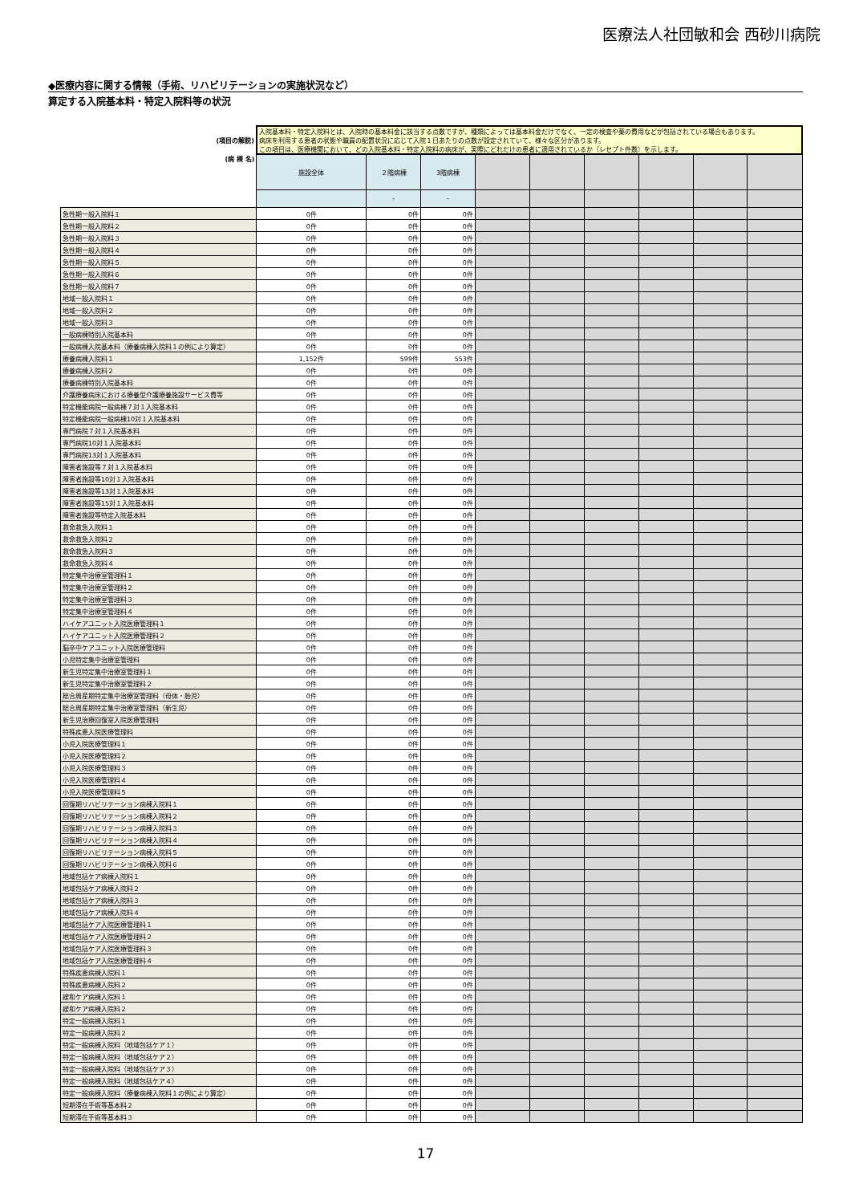医療法人社団敏和会 西砂川病院
◆医療内容に関する情報（手術、リハビリテーションの実施状況など）
算定する入院基本料・特定入院料等の状況
| (項目の解説) | 入院基本料・特定入院料とは、入院時の基本料金に該当する点数ですが、種類によっては基本料金だけでなく、一定の検査や薬の費用などが包括されている場合もあります。 病床を利用する患者の状態や職員の配置状況に応じて入院１日あたりの点数が設定されていて、様々な区分があります。 この項目は、医療機関において、どの入院基本料・特定入院料の病床が、実際にどれだけの患者に適用されているか（レセプト件数）を示します。 | | | | | | | | |
| (病 棟 名) | 施設全体 | ２階病棟 | 3階病棟 | | | | | | |
| | | - | - | | | | | | |
| 急性期一般入院料１ | 0件 | 0件 | 0件 | | | | | | |
| 急性期一般入院料２ | 0件 | 0件 | 0件 | | | | | | |
| 急性期一般入院料３ | 0件 | 0件 | 0件 | | | | | | |
| 急性期一般入院料４ | 0件 | 0件 | 0件 | | | | | | |
| 急性期一般入院料５ | 0件 | 0件 | 0件 | | | | | | |
| 急性期一般入院料６ | 0件 | 0件 | 0件 | | | | | | |
| 急性期一般入院料７ | 0件 | 0件 | 0件 | | | | | | |
| 地域一般入院料１ | 0件 | 0件 | 0件 | | | | | | |
| 地域一般入院料２ | 0件 | 0件 | 0件 | | | | | | |
| 地域一般入院料３ | 0件 | 0件 | 0件 | | | | | | |
| 一般病棟特別入院基本料 | 0件 | 0件 | 0件 | | | | | | |
| 一般病棟入院基本料（療養病棟入院料１の例により算定） | 0件 | 0件 | 0件 | | | | | | |
| 療養病棟入院料１ | 1,152件 | 599件 | 553件 | | | | | | |
| 療養病棟入院料２ | 0件 | 0件 | 0件 | | | | | | |
| 療養病棟特別入院基本料 | 0件 | 0件 | 0件 | | | | | | |
| 介護療養病床における療養型介護療養施設サービス費等 | 0件 | 0件 | 0件 | | | | | | |
| 特定機能病院一般病棟７対１入院基本料 | 0件 | 0件 | 0件 | | | | | | |
| 特定機能病院一般病棟10対１入院基本料 | 0件 | 0件 | 0件 | | | | | | |
| 専門病院７対１入院基本料 | 0件 | 0件 | 0件 | | | | | | |
| 専門病院10対１入院基本料 | 0件 | 0件 | 0件 | | | | | | |
| 専門病院13対１入院基本料 | 0件 | 0件 | 0件 | | | | | | |
| 障害者施設等７対１入院基本料 | 0件 | 0件 | 0件 | | | | | | |
| 障害者施設等10対１入院基本料 | 0件 | 0件 | 0件 | | | | | | |
| 障害者施設等13対１入院基本料 | 0件 | 0件 | 0件 | | | | | | |
| 障害者施設等15対１入院基本料 | 0件 | 0件 | 0件 | | | | | | |
| 障害者施設等特定入院基本料 | 0件 | 0件 | 0件 | | | | | | |
| 救命救急入院料１ | 0件 | 0件 | 0件 | | | | | | |
| 救命救急入院料２ | 0件 | 0件 | 0件 | | | | | | |
| 救命救急入院料３ | 0件 | 0件 | 0件 | | | | | | |
| 救命救急入院料４ | 0件 | 0件 | 0件 | | | | | | |
| 特定集中治療室管理料１ | 0件 | 0件 | 0件 | | | | | | |
| 特定集中治療室管理料２ | 0件 | 0件 | 0件 | | | | | | |
| 特定集中治療室管理料３ | 0件 | 0件 | 0件 | | | | | | |
| 特定集中治療室管理料４ | 0件 | 0件 | 0件 | | | | | | |
| ハイケアユニット入院医療管理料１ | 0件 | 0件 | 0件 | | | | | | |
| ハイケアユニット入院医療管理料２ | 0件 | 0件 | 0件 | | | | | | |
| 脳卒中ケアユニット入院医療管理料 | 0件 | 0件 | 0件 | | | | | | |
| 小児特定集中治療室管理料 | 0件 | 0件 | 0件 | | | | | | |
| 新生児特定集中治療室管理料１ | 0件 | 0件 | 0件 | | | | | | |
| 新生児特定集中治療室管理料２ | 0件 | 0件 | 0件 | | | | | | |
| 総合周産期特定集中治療室管理料（母体・胎児） | 0件 | 0件 | 0件 | | | | | | |
| 総合周産期特定集中治療室管理料（新生児） | 0件 | 0件 | 0件 | | | | | | |
| 新生児治療回復室入院医療管理料 | 0件 | 0件 | 0件 | | | | | | |
| 特殊疾患入院医療管理料 | 0件 | 0件 | 0件 | | | | | | |
| 小児入院医療管理料１ | 0件 | 0件 | 0件 | | | | | | |
| 小児入院医療管理料２ | 0件 | 0件 | 0件 | | | | | | |
| 小児入院医療管理料３ | 0件 | 0件 | 0件 | | | | | | |
| 小児入院医療管理料４ | 0件 | 0件 | 0件 | | | | | | |
| 小児入院医療管理料５ | 0件 | 0件 | 0件 | | | | | | |
| 回復期リハビリテーション病棟入院料１ | 0件 | 0件 | 0件 | | | | | | |
| 回復期リハビリテーション病棟入院料２ | 0件 | 0件 | 0件 | | | | | | |
| 回復期リハビリテーション病棟入院料３ | 0件 | 0件 | 0件 | | | | | | |
| 回復期リハビリテーション病棟入院料４ | 0件 | 0件 | 0件 | | | | | | |
| 回復期リハビリテーション病棟入院料５ | 0件 | 0件 | 0件 | | | | | | |
| 回復期リハビリテーション病棟入院料６ | 0件 | 0件 | 0件 | | | | | | |
| 地域包括ケア病棟入院料１ | 0件 | 0件 | 0件 | | | | | | |
| 地域包括ケア病棟入院料２ | 0件 | 0件 | 0件 | | | | | | |
| 地域包括ケア病棟入院料３ | 0件 | 0件 | 0件 | | | | | | |
| 地域包括ケア病棟入院料４ | 0件 | 0件 | 0件 | | | | | | |
| 地域包括ケア入院医療管理料１ | 0件 | 0件 | 0件 | | | | | | |
| 地域包括ケア入院医療管理料２ | 0件 | 0件 | 0件 | | | | | | |
| 地域包括ケア入院医療管理料３ | 0件 | 0件 | 0件 | | | | | | |
| 地域包括ケア入院医療管理料４ | 0件 | 0件 | 0件 | | | | | | |
| 特殊疾患病棟入院料１ | 0件 | 0件 | 0件 | | | | | | |
| 特殊疾患病棟入院料２ | 0件 | 0件 | 0件 | | | | | | |
| 緩和ケア病棟入院料１ | 0件 | 0件 | 0件 | | | | | | |
| 緩和ケア病棟入院料２ | 0件 | 0件 | 0件 | | | | | | |
| 特定一般病棟入院料１ | 0件 | 0件 | 0件 | | | | | | |
| 特定一般病棟入院料２ | 0件 | 0件 | 0件 | | | | | | |
| 特定一般病棟入院料（地域包括ケア１） | 0件 | 0件 | 0件 | | | | | | |
| 特定一般病棟入院料（地域包括ケア２） | 0件 | 0件 | 0件 | | | | | | |
| 特定一般病棟入院料（地域包括ケア３） | 0件 | 0件 | 0件 | | | | | | |
| 特定一般病棟入院料（地域包括ケア４） | 0件 | 0件 | 0件 | | | | | | |
| 特定一般病棟入院料（療養病棟入院料１の例により算定） | 0件 | 0件 | 0件 | | | | | | |
| 短期滞在手術等基本料２ | 0件 | 0件 | 0件 | | | | | | |
| 短期滞在手術等基本料３ | 0件 | 0件 | 0件 | | | | | | |
17